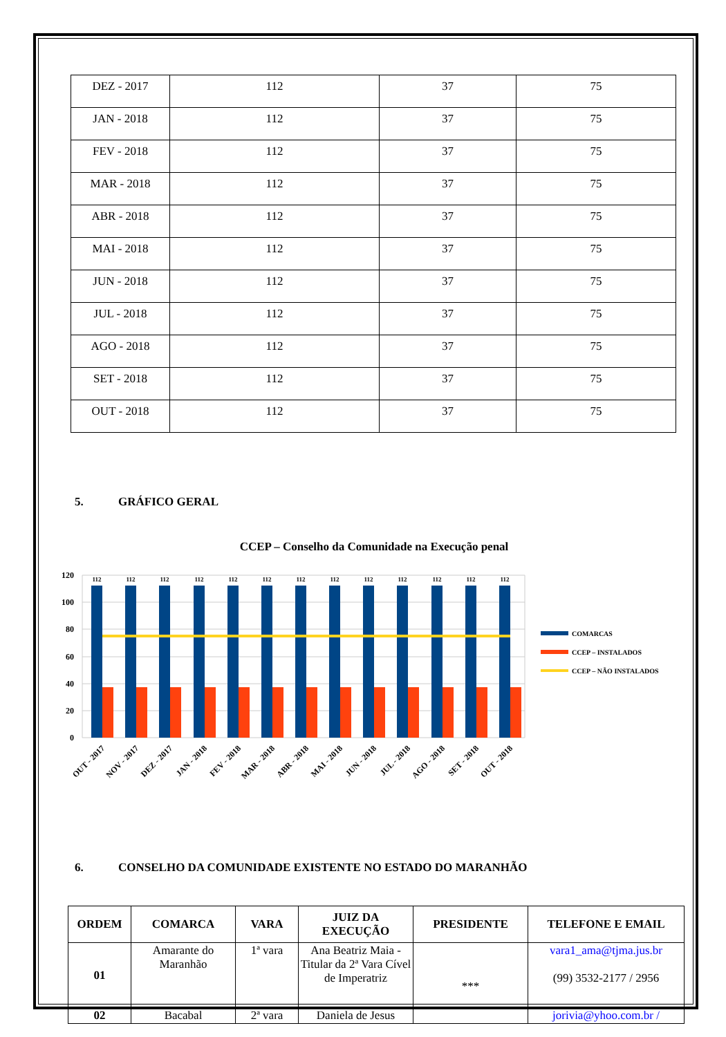| DEZ - 2017 | 112 | 37 | 75 |
| JAN - 2018 | 112 | 37 | 75 |
| FEV - 2018 | 112 | 37 | 75 |
| MAR - 2018 | 112 | 37 | 75 |
| ABR - 2018 | 112 | 37 | 75 |
| MAI - 2018 | 112 | 37 | 75 |
| JUN - 2018 | 112 | 37 | 75 |
| JUL - 2018 | 112 | 37 | 75 |
| AGO - 2018 | 112 | 37 | 75 |
| SET - 2018 | 112 | 37 | 75 |
| OUT - 2018 | 112 | 37 | 75 |
5. GRÁFICO GERAL
CCEP – Conselho da Comunidade na Execução penal
120
100
80
60
40
20
0
112
112
112
112
112
112
112
112
112
112
112
112
112
OUT - 2017
NOV - 2017
DEZ - 2017
JAN - 2018
FEV - 2018
MAR - 2018
ABR - 2018
MAI - 2018
JUN - 2018
JUL - 2018
AGO - 2018
SET - 2018
OUT - 2018
COMARCAS
CCEP – INSTALADOS
CCEP – NÃO INSTALADOS
6. CONSELHO DA COMUNIDADE EXISTENTE NO ESTADO DO MARANHÃO
| ORDEM | COMARCA | VARA | JUIZ DA EXECUÇÃO | PRESIDENTE | TELEFONE E EMAIL |
| --- | --- | --- | --- | --- | --- |
| 01 | Amarante do Maranhão | 1ª vara | Ana Beatriz Maia - Titular da 2ª Vara Cível de Imperatriz | *** | vara1_ama@tjma.jus.br (99) 3532-2177 / 2956 |
| 02 | Bacabal | 2ª vara | Daniela de Jesus | | jorivia@yhoo.com.br / |